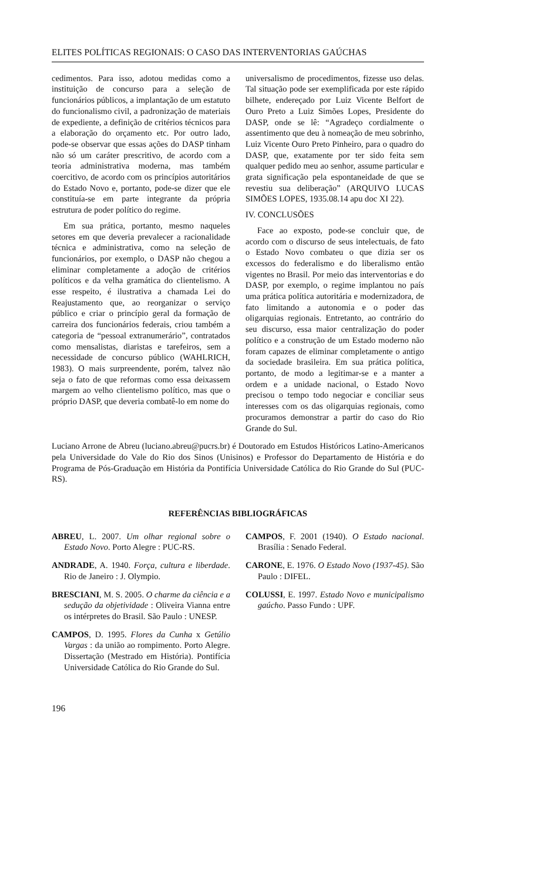ELITES POLÍTICAS REGIONAIS: O CASO DAS INTERVENTORIAS GAÚCHAS
cedimentos. Para isso, adotou medidas como a instituição de concurso para a seleção de funcionários públicos, a implantação de um estatuto do funcionalismo civil, a padronização de materiais de expediente, a definição de critérios técnicos para a elaboração do orçamento etc. Por outro lado, pode-se observar que essas ações do DASP tinham não só um caráter prescritivo, de acordo com a teoria administrativa moderna, mas também coercitivo, de acordo com os princípios autoritários do Estado Novo e, portanto, pode-se dizer que ele constituía-se em parte integrante da própria estrutura de poder político do regime.
Em sua prática, portanto, mesmo naqueles setores em que deveria prevalecer a racionalidade técnica e administrativa, como na seleção de funcionários, por exemplo, o DASP não chegou a eliminar completamente a adoção de critérios políticos e da velha gramática do clientelismo. A esse respeito, é ilustrativa a chamada Lei do Reajustamento que, ao reorganizar o serviço público e criar o princípio geral da formação de carreira dos funcionários federais, criou também a categoria de “pessoal extranumerário”, contratados como mensalistas, diaristas e tarefeiros, sem a necessidade de concurso público (WAHLRICH, 1983). O mais surpreendente, porém, talvez não seja o fato de que reformas como essa deixassem margem ao velho clientelismo político, mas que o próprio DASP, que deveria combatê-lo em nome do
universalismo de procedimentos, fizesse uso delas. Tal situação pode ser exemplificada por este rápido bilhete, endereçado por Luiz Vicente Belfort de Ouro Preto a Luiz Simões Lopes, Presidente do DASP, onde se lê: “Agradeço cordialmente o assentimento que deu à nomeação de meu sobrinho, Luiz Vicente Ouro Preto Pinheiro, para o quadro do DASP, que, exatamente por ter sido feita sem qualquer pedido meu ao senhor, assume particular e grata significação pela espontaneidade de que se revestiu sua deliberação” (ARQUIVO LUCAS SIMÕES LOPES, 1935.08.14 apu doc XI 22).
IV. CONCLUSÕES
Face ao exposto, pode-se concluir que, de acordo com o discurso de seus intelectuais, de fato o Estado Novo combateu o que dizia ser os excessos do federalismo e do liberalismo então vigentes no Brasil. Por meio das interventorias e do DASP, por exemplo, o regime implantou no país uma prática política autoritária e modernizadora, de fato limitando a autonomia e o poder das oligarquias regionais. Entretanto, ao contrário do seu discurso, essa maior centralização do poder político e a construção de um Estado moderno não foram capazes de eliminar completamente o antigo da sociedade brasileira. Em sua prática política, portanto, de modo a legitimar-se e a manter a ordem e a unidade nacional, o Estado Novo precisou o tempo todo negociar e conciliar seus interesses com os das oligarquias regionais, como procuramos demonstrar a partir do caso do Rio Grande do Sul.
Luciano Arrone de Abreu (luciano.abreu@pucrs.br) é Doutorado em Estudos Históricos Latino-Americanos pela Universidade do Vale do Rio dos Sinos (Unisinos) e Professor do Departamento de História e do Programa de Pós-Graduação em História da Pontifícia Universidade Católica do Rio Grande do Sul (PUC-RS).
REFERÊNCIAS BIBLIOGRÁFICAS
ABREU, L. 2007. Um olhar regional sobre o Estado Novo. Porto Alegre : PUC-RS.
ANDRADE, A. 1940. Força, cultura e liberdade. Rio de Janeiro : J. Olympio.
BRESCIANI, M. S. 2005. O charme da ciência e a sedução da objetividade : Oliveira Vianna entre os intérpretes do Brasil. São Paulo : UNESP.
CAMPOS, D. 1995. Flores da Cunha x Getúlio Vargas : da união ao rompimento. Porto Alegre. Dissertação (Mestrado em História). Pontifícia Universidade Católica do Rio Grande do Sul.
CAMPOS, F. 2001 (1940). O Estado nacional. Brasília : Senado Federal.
CARONE, E. 1976. O Estado Novo (1937-45). São Paulo : DIFEL.
COLUSSI, E. 1997. Estado Novo e municipalismo gaúcho. Passo Fundo : UPF.
196